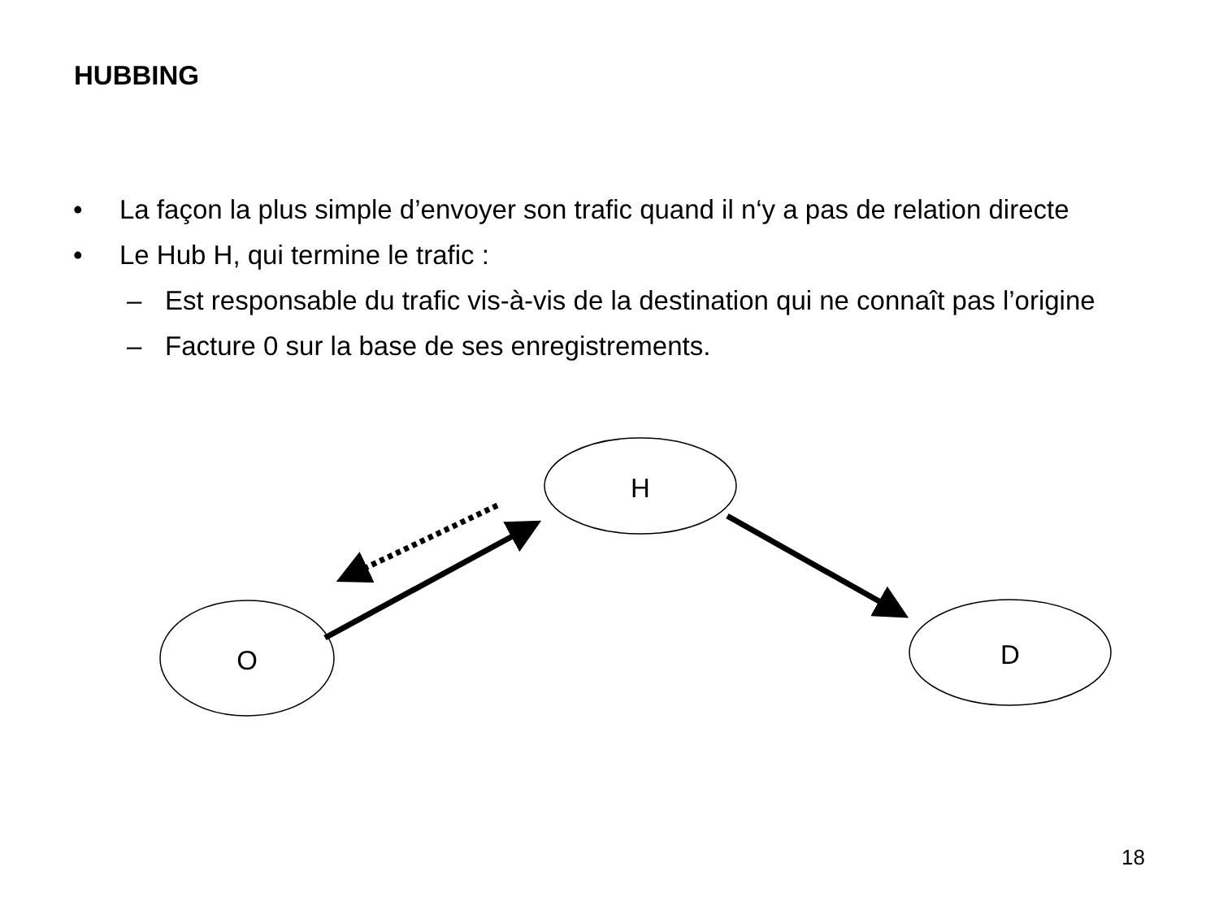HUBBING
• La façon la plus simple d’envoyer son trafic quand il n‘y a pas de relation directe
• Le Hub H, qui termine le trafic :
– Est responsable du trafic vis-à-vis de la destination qui ne connaît pas l’origine
– Facture 0 sur la base de ses enregistrements.
H
O
D
18